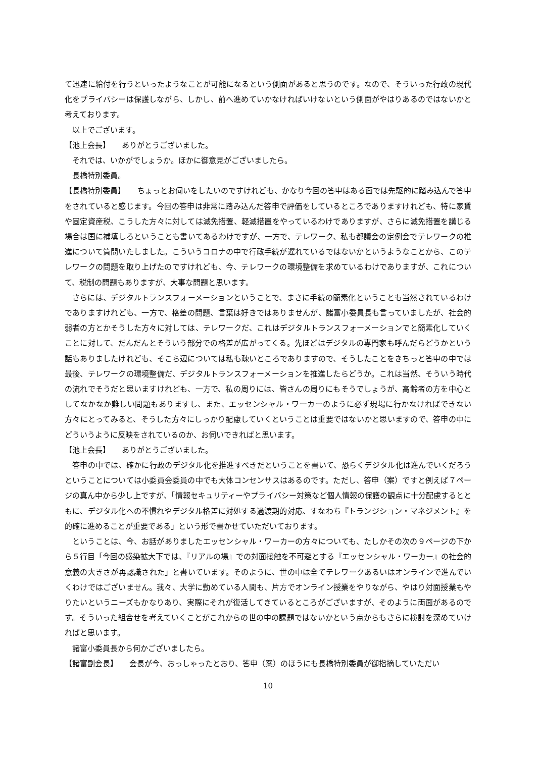て迅速に給付を行うといったようなことが可能になるという側面があると思うのです。なので、そういった行政の現代化をプライバシーは保護しながら、しかし、前へ進めていかなければいけないという側面がやはりあるのではないかと考えております。
以上でございます。
【池上会長】　　ありがとうございました。
それでは、いかがでしょうか。ほかに御意見がございましたら。
長橋特別委員。
【長橋特別委員】　　ちょっとお伺いをしたいのですけれども、かなり今回の答申はある面では先駆的に踏み込んで答申をされていると感じます。今回の答申は非常に踏み込んだ答申で評価をしているところでありますけれども、特に家賃や固定資産税、こうした方々に対しては減免措置、軽減措置をやっているわけでありますが、さらに減免措置を講じる場合は国に補填しろということも書いてあるわけですが、一方で、テレワーク、私も都議会の定例会でテレワークの推進について質問いたしました。こういうコロナの中で行政手続が遅れているではないかというようなことから、このテレワークの問題を取り上げたのですけれども、今、テレワークの環境整備を求めているわけでありますが、これについて、税制の問題もありますが、大事な問題と思います。
さらには、デジタルトランスフォーメーションということで、まさに手続の簡素化ということも当然されているわけでありますけれども、一方で、格差の問題、言葉は好きではありませんが、諸富小委員長も言っていましたが、社会的弱者の方とかそうした方々に対しては、テレワークだ、これはデジタルトランスフォーメーションでと簡素化していくことに対して、だんだんとそういう部分での格差が広がってくる。先ほどはデジタルの専門家も呼んだらどうかという話もありましたけれども、そこら辺については私も疎いところでありますので、そうしたことをきちっと答申の中では最後、テレワークの環境整備だ、デジタルトランスフォーメーションを推進したらどうか。これは当然、そういう時代の流れでそうだと思いますけれども、一方で、私の周りには、皆さんの周りにもそうでしょうが、高齢者の方を中心としてなかなか難しい問題もありますし、また、エッセンシャル・ワーカーのように必ず現場に行かなければできない方々にとってみると、そうした方々にしっかり配慮していくということは重要ではないかと思いますので、答申の中にどういうように反映をされているのか、お伺いできればと思います。
【池上会長】　　ありがとうございました。
答申の中では、確かに行政のデジタル化を推進すべきだということを書いて、恐らくデジタル化は進んでいくだろうということについては小委員会委員の中でも大体コンセンサスはあるのです。ただし、答申（案）ですと例えば７ページの真ん中から少し上ですが、「情報セキュリティーやプライバシー対策など個人情報の保護の観点に十分配慮するとともに、デジタル化への不慣れやデジタル格差に対処する過渡期的対応、すなわち『トランジション・マネジメント』を的確に進めることが重要である」という形で書かせていただいております。
ということは、今、お話がありましたエッセンシャル・ワーカーの方々についても、たしかその次の９ページの下から５行目「今回の感染拡大下では、『リアルの場』での対面接触を不可避とする『エッセンシャル・ワーカー』の社会的意義の大きさが再認識された」と書いています。そのように、世の中は全てテレワークあるいはオンラインで進んでいくわけではございません。我々、大学に勤めている人間も、片方でオンライン授業をやりながら、やはり対面授業もやりたいというニーズもかなりあり、実際にそれが復活してきているところがございますが、そのように両面があるのです。そういった組合せを考えていくことがこれからの世の中の課題ではないかという点からもさらに検討を深めていければと思います。
諸富小委員長から何かございましたら。
【諸富副会長】　　会長が今、おっしゃったとおり、答申（案）のほうにも長橋特別委員が御指摘していただい
10